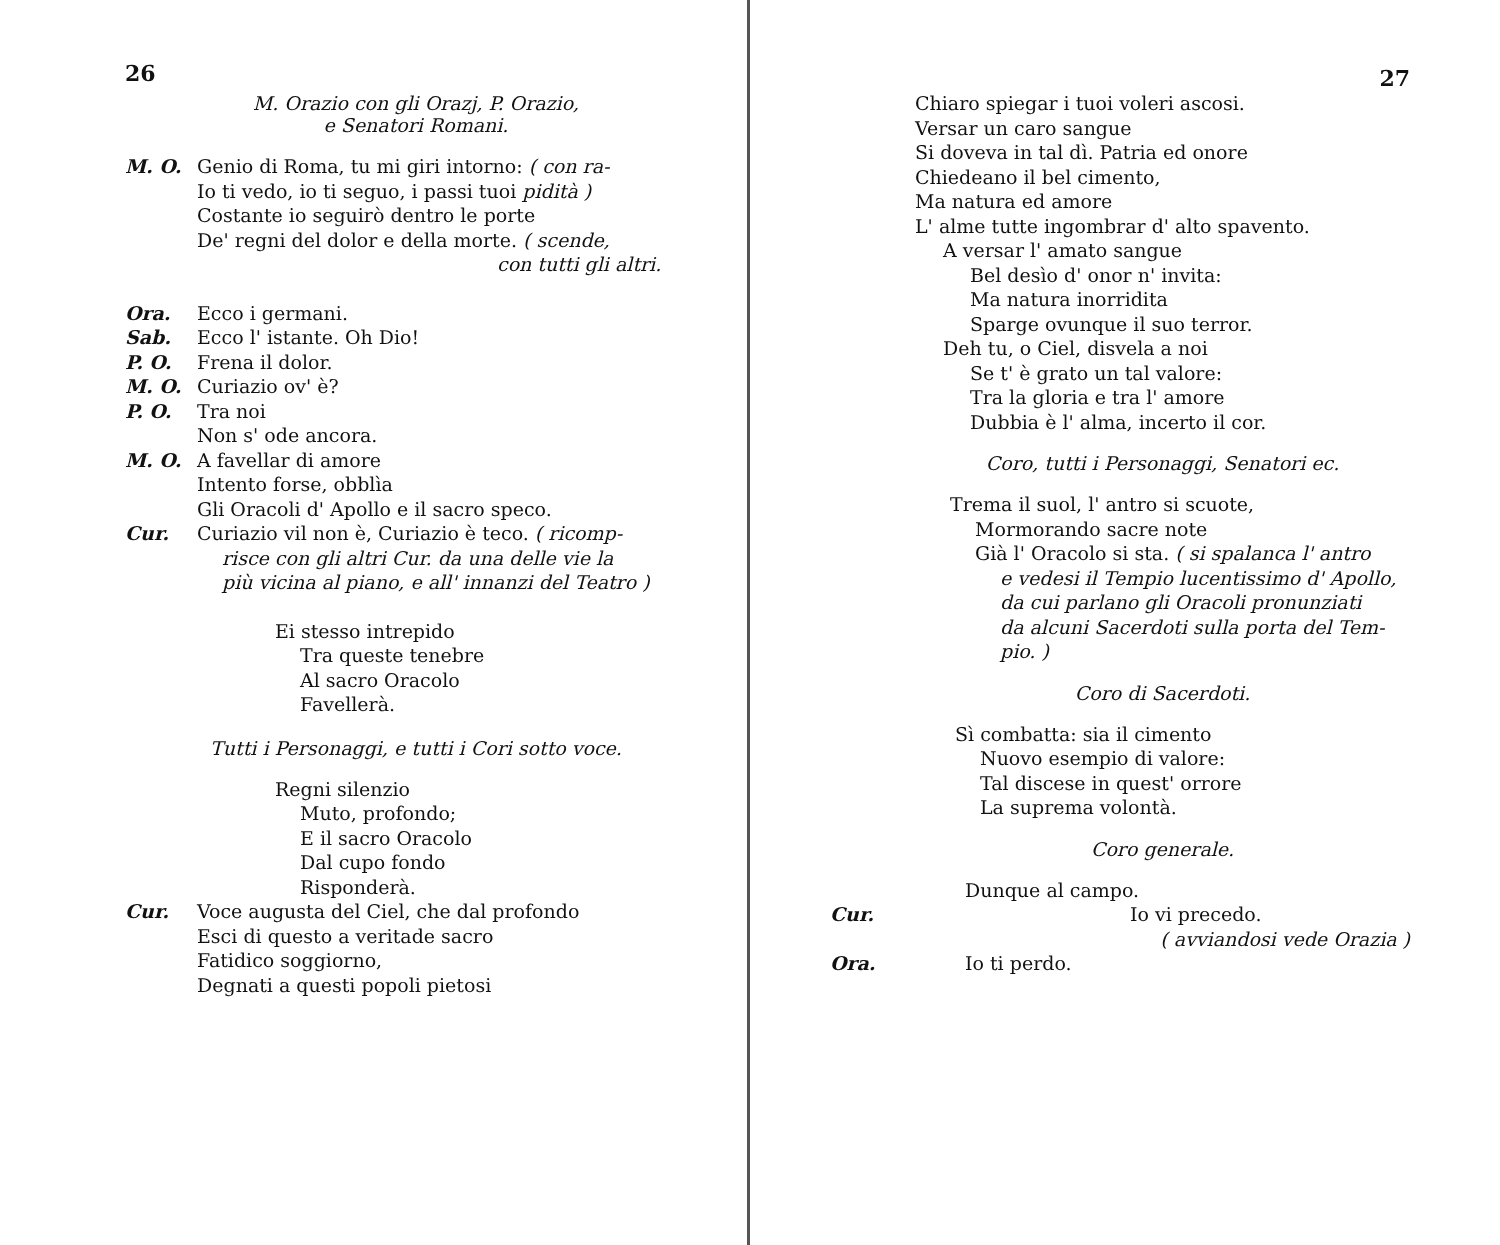26
M. Orazio con gli Orazj, P. Orazio,
e Senatori Romani.
M. O. Genio di Roma, tu mi giri intorno: ( con ra-
Io ti vedo, io ti seguo, i passi tuoi pidità )
Costante io seguirò dentro le porte
De' regni del dolor e della morte. ( scende,
con tutti gli altri.
Ora. Ecco i germani.
Sab. Ecco l' istante. Oh Dio!
P. O. Frena il dolor.
M. O. Curiazio ov' è?
P. O. Tra noi
Non s' ode ancora.
M. O. A favellar di amore
Intento forse, obblìa
Gli Oracoli d' Apollo e il sacro speco.
Cur. Curiazio vil non è, Curiazio è teco. ( ricomp-
risce con gli altri Cur. da una delle vie la
più vicina al piano, e all' innanzi del Teatro )
Ei stesso intrepido
Tra queste tenebre
Al sacro Oracolo
Favellerà.
Tutti i Personaggi, e tutti i Cori sotto voce.
Regni silenzio
Muto, profondo;
E il sacro Oracolo
Dal cupo fondo
Risponderà.
Cur. Voce augusta del Ciel, che dal profondo
Esci di questo a veritade sacro
Fatidico soggiorno,
Degnati a questi popoli pietosi
27
Chiaro spiegar i tuoi voleri ascosi.
Versar un caro sangue
Si doveva in tal dì. Patria ed onore
Chiedeano il bel cimento,
Ma natura ed amore
L' alme tutte ingombrar d' alto spavento.
A versar l' amato sangue
Bel desìo d' onor n' invita:
Ma natura inorridita
Sparge ovunque il suo terror.
Deh tu, o Ciel, disvela a noi
Se t' è grato un tal valore:
Tra la gloria e tra l' amore
Dubbia è l' alma, incerto il cor.
Coro, tutti i Personaggi, Senatori ec.
Trema il suol, l' antro si scuote,
Mormorando sacre note
Già l' Oracolo si sta. ( si spalanca l' antro
e vedesi il Tempio lucentissimo d' Apollo,
da cui parlano gli Oracoli pronunziati
da alcuni Sacerdoti sulla porta del Tem-
pio. )
Coro di Sacerdoti.
Sì combatta: sia il cimento
Nuovo esempio di valore:
Tal discese in quest' orrore
La suprema volontà.
Coro generale.
Dunque al campo.
Cur. Io vi precedo.
( avviandosi vede Orazia )
Ora. Io ti perdo.